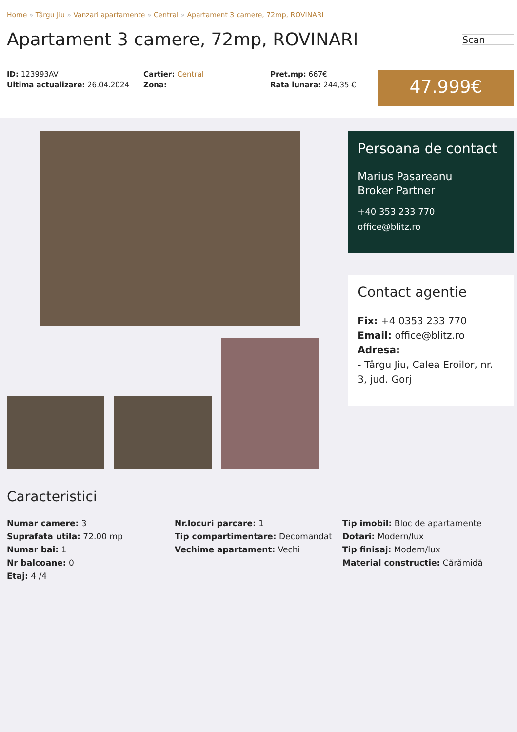Home » Târgu Jiu » Vanzari apartamente » Central » Apartament 3 camere, 72mp, ROVINARI
Apartament 3 camere, 72mp, ROVINARI
Scan
ID: 123993AV
Ultima actualizare: 26.04.2024
Cartier: Central
Zona:
Pret.mp: 667€
Rata lunara: 244,35 €
47.999€
Persoana de contact
Marius Pasareanu
Broker Partner
+40 353 233 770
office@blitz.ro
Contact agentie
Fix: +4 0353 233 770
Email: office@blitz.ro
Adresa:
- Târgu Jiu, Calea Eroilor, nr. 3, jud. Gorj
Caracteristici
Numar camere: 3
Suprafata utila: 72.00 mp
Numar bai: 1
Nr balcoane: 0
Etaj: 4 /4
Nr.locuri parcare: 1
Tip compartimentare: Decomandat
Vechime apartament: Vechi
Tip imobil: Bloc de apartamente
Dotari: Modern/lux
Tip finisaj: Modern/lux
Material constructie: Cărămidă